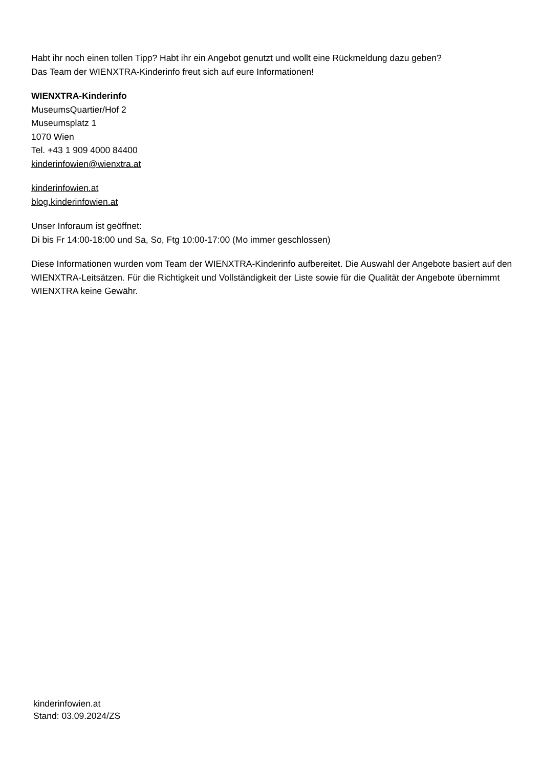Habt ihr noch einen tollen Tipp? Habt ihr ein Angebot genutzt und wollt eine Rückmeldung dazu geben?
Das Team der WIENXTRA-Kinderinfo freut sich auf eure Informationen!
WIENXTRA-Kinderinfo
MuseumsQuartier/Hof 2
Museumsplatz 1
1070 Wien
Tel. +43 1 909 4000 84400
kinderinfowien@wienxtra.at
kinderinfowien.at
blog.kinderinfowien.at
Unser Inforaum ist geöffnet:
Di bis Fr 14:00-18:00 und Sa, So, Ftg 10:00-17:00 (Mo immer geschlossen)
Diese Informationen wurden vom Team der WIENXTRA-Kinderinfo aufbereitet. Die Auswahl der Angebote basiert auf den WIENXTRA-Leitsätzen. Für die Richtigkeit und Vollständigkeit der Liste sowie für die Qualität der Angebote übernimmt WIENXTRA keine Gewähr.
kinderinfowien.at
Stand: 03.09.2024/ZS